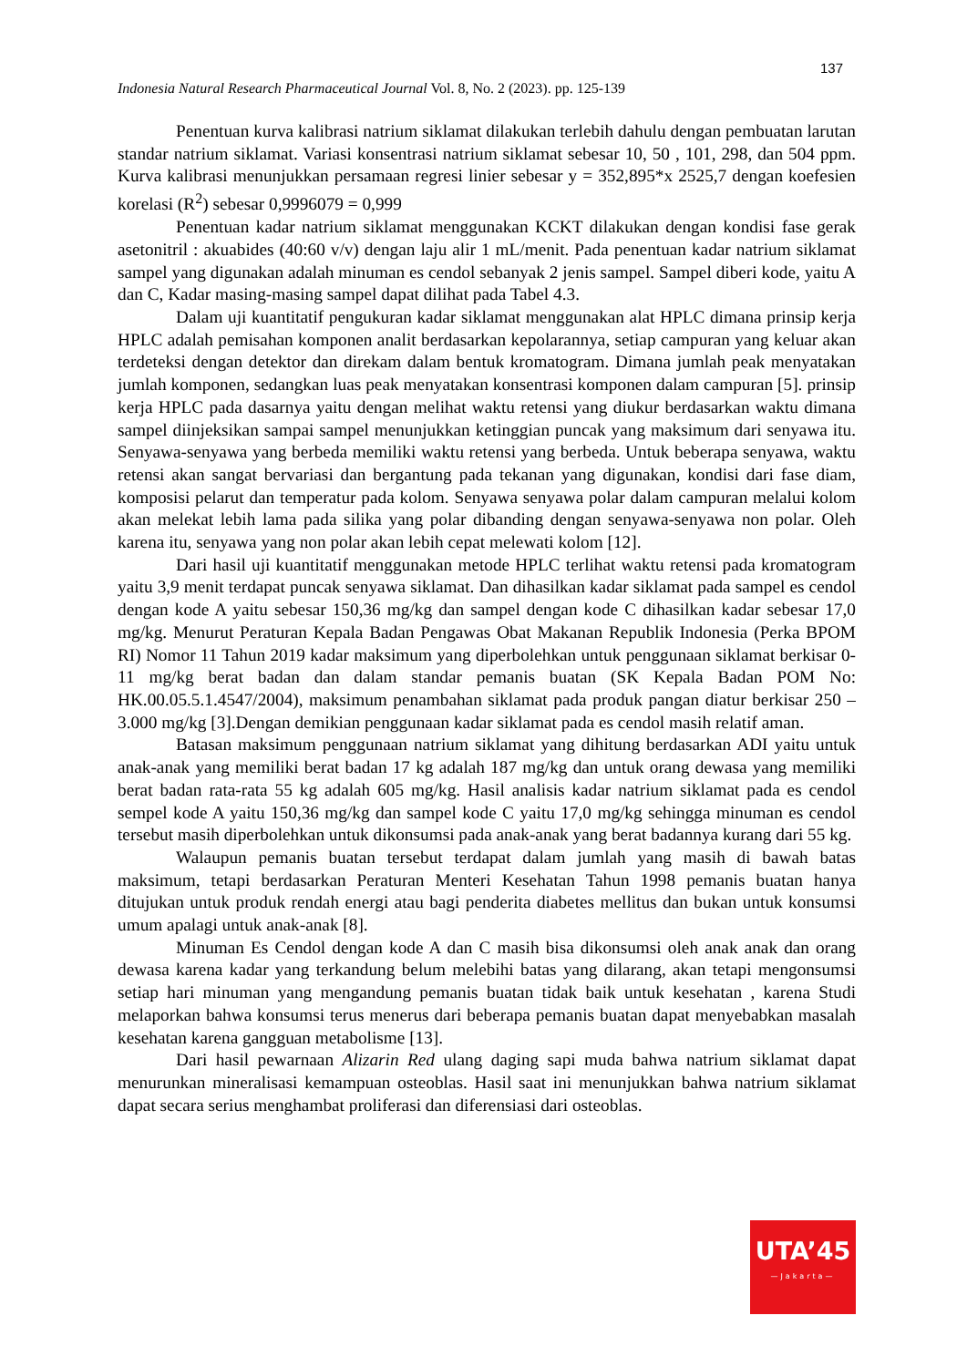137
Indonesia Natural Research Pharmaceutical Journal Vol. 8, No. 2 (2023). pp. 125-139
Penentuan kurva kalibrasi natrium siklamat dilakukan terlebih dahulu dengan pembuatan larutan standar natrium siklamat. Variasi konsentrasi natrium siklamat sebesar 10, 50 , 101, 298, dan 504 ppm. Kurva kalibrasi menunjukkan persamaan regresi linier sebesar y = 352,895*x 2525,7 dengan koefesien korelasi (R<sup>2</sup>) sebesar 0,9996079 = 0,999
Penentuan kadar natrium siklamat menggunakan KCKT dilakukan dengan kondisi fase gerak asetonitril : akuabides (40:60 v/v) dengan laju alir 1 mL/menit. Pada penentuan kadar natrium siklamat sampel yang digunakan adalah minuman es cendol sebanyak 2 jenis sampel. Sampel diberi kode, yaitu A dan C, Kadar masing-masing sampel dapat dilihat pada Tabel 4.3.
Dalam uji kuantitatif pengukuran kadar siklamat menggunakan alat HPLC dimana prinsip kerja HPLC adalah pemisahan komponen analit berdasarkan kepolarannya, setiap campuran yang keluar akan terdeteksi dengan detektor dan direkam dalam bentuk kromatogram. Dimana jumlah peak menyatakan jumlah komponen, sedangkan luas peak menyatakan konsentrasi komponen dalam campuran [5]. prinsip kerja HPLC pada dasarnya yaitu dengan melihat waktu retensi yang diukur berdasarkan waktu dimana sampel diinjeksikan sampai sampel menunjukkan ketinggian puncak yang maksimum dari senyawa itu. Senyawa-senyawa yang berbeda memiliki waktu retensi yang berbeda. Untuk beberapa senyawa, waktu retensi akan sangat bervariasi dan bergantung pada tekanan yang digunakan, kondisi dari fase diam, komposisi pelarut dan temperatur pada kolom. Senyawa senyawa polar dalam campuran melalui kolom akan melekat lebih lama pada silika yang polar dibanding dengan senyawa-senyawa non polar. Oleh karena itu, senyawa yang non polar akan lebih cepat melewati kolom [12].
Dari hasil uji kuantitatif menggunakan metode HPLC terlihat waktu retensi pada kromatogram yaitu 3,9 menit terdapat puncak senyawa siklamat. Dan dihasilkan kadar siklamat pada sampel es cendol dengan kode A yaitu sebesar 150,36 mg/kg dan sampel dengan kode C dihasilkan kadar sebesar 17,0 mg/kg. Menurut Peraturan Kepala Badan Pengawas Obat Makanan Republik Indonesia (Perka BPOM RI) Nomor 11 Tahun 2019 kadar maksimum yang diperbolehkan untuk penggunaan siklamat berkisar 0-11 mg/kg berat badan dan dalam standar pemanis buatan (SK Kepala Badan POM No: HK.00.05.5.1.4547/2004), maksimum penambahan siklamat pada produk pangan diatur berkisar 250 – 3.000 mg/kg [3].Dengan demikian penggunaan kadar siklamat pada es cendol masih relatif aman.
Batasan maksimum penggunaan natrium siklamat yang dihitung berdasarkan ADI yaitu untuk anak-anak yang memiliki berat badan 17 kg adalah 187 mg/kg dan untuk orang dewasa yang memiliki berat badan rata-rata 55 kg adalah 605 mg/kg. Hasil analisis kadar natrium siklamat pada es cendol sempel kode A yaitu 150,36 mg/kg dan sampel kode C yaitu 17,0 mg/kg sehingga minuman es cendol tersebut masih diperbolehkan untuk dikonsumsi pada anak-anak yang berat badannya kurang dari 55 kg.
Walaupun pemanis buatan tersebut terdapat dalam jumlah yang masih di bawah batas maksimum, tetapi berdasarkan Peraturan Menteri Kesehatan Tahun 1998 pemanis buatan hanya ditujukan untuk produk rendah energi atau bagi penderita diabetes mellitus dan bukan untuk konsumsi umum apalagi untuk anak-anak [8].
Minuman Es Cendol dengan kode A dan C masih bisa dikonsumsi oleh anak anak dan orang dewasa karena kadar yang terkandung belum melebihi batas yang dilarang, akan tetapi mengonsumsi setiap hari minuman yang mengandung pemanis buatan tidak baik untuk kesehatan , karena Studi melaporkan bahwa konsumsi terus menerus dari beberapa pemanis buatan dapat menyebabkan masalah kesehatan karena gangguan metabolisme [13].
Dari hasil pewarnaan Alizarin Red ulang daging sapi muda bahwa natrium siklamat dapat menurunkan mineralisasi kemampuan osteoblas. Hasil saat ini menunjukkan bahwa natrium siklamat dapat secara serius menghambat proliferasi dan diferensiasi dari osteoblas.
UTA’45
—Jakarta—